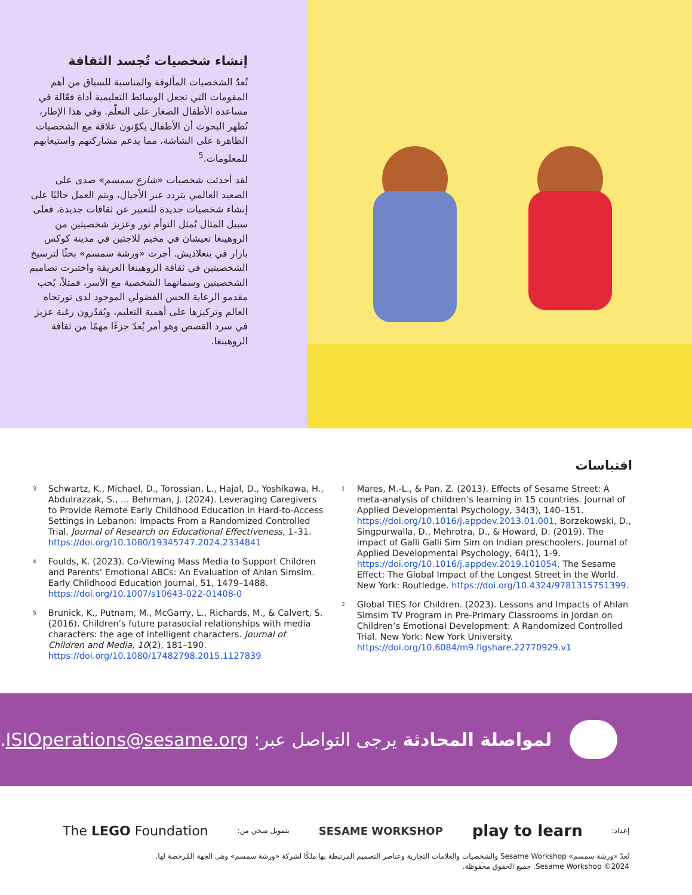إنشاء شخصيات تُجسد الثقافة
تُعدّ الشخصيات المألوفة والمناسبة للسياق من أهم المقومات التي تجعل الوسائط التعليمية أداة فعّالة في مساعدة الأطفال الصغار على التعلّم. وفي هذا الإطار، تُظهر البحوث أن الأطفال يكوّنون علاقة مع الشخصيات الظاهرة على الشاشة، مما يدعم مشاركتهم واستيعابهم للمعلومات.<sup>5</sup>
لقد أحدثت شخصيات «شارع سمسم» صدى على الصعيد العالمي يتردد عبر الأجيال، ويتم العمل حاليًا على إنشاء شخصيات جديدة للتعبير عن ثقافات جديدة، فعلى سبيل المثال يُمثل التوأم نور وعزيز شخصيتين من الروهينغا تعيشان في مخيم للاجئين في مدينة كوكس بازار في بنغلاديش. أجرت «ورشة سمسم» بحثًا لترسيخ الشخصيتين في ثقافة الروهينغا العريقة واختبرت تصاميم الشخصيتين وسماتهما الشخصية مع الأسر، فمثلاً، يُحب مقدمو الرعاية الحس الفضولي الموجود لدى نورتجاه العالم وتركيزها على أهمية التعليم، ويُقدّرون رغبة عزيز في سرد القصص وهو أمر يُعدّ جزءًا مهمًا من ثقافة الروهينغا.
اقتباسات
<sup>1</sup>
Mares, M.-L., & Pan, Z. (2013). Effects of Sesame Street: A meta-analysis of children’s learning in 15 countries. Journal of Applied Developmental Psychology, 34(3), 140–151. https://doi.org/10.1016/j.appdev.2013.01.001, Borzekowski, D., Singpurwalla, D., Mehrotra, D., & Howard, D. (2019). The impact of Galli Galli Sim Sim on Indian preschoolers. Journal of Applied Developmental Psychology, 64(1), 1-9. https://doi.org/10.1016/j.appdev.2019.101054, The Sesame Effect: The Global Impact of the Longest Street in the World. New York: Routledge. https://doi.org/10.4324/9781315751399.
<sup>2</sup>
Global TIES for Children. (2023). Lessons and Impacts of Ahlan Simsim TV Program in Pre-Primary Classrooms in Jordan on Children’s Emotional Development: A Randomized Controlled Trial. New York: New York University. https://doi.org/10.6084/m9.figshare.22770929.v1
<sup>3</sup>
Schwartz, K., Michael, D., Torossian, L., Hajal, D., Yoshikawa, H., Abdulrazzak, S., … Behrman, J. (2024). Leveraging Caregivers to Provide Remote Early Childhood Education in Hard-to-Access Settings in Lebanon: Impacts From a Randomized Controlled Trial. Journal of Research on Educational Effectiveness, 1–31. https://doi.org/10.1080/19345747.2024.2334841
<sup>4</sup>
Foulds, K. (2023). Co-Viewing Mass Media to Support Children and Parents’ Emotional ABCs: An Evaluation of Ahlan Simsim. Early Childhood Education Journal, 51, 1479–1488. https://doi.org/10.1007/s10643-022-01408-0
<sup>5</sup>
Brunick, K., Putnam, M., McGarry, L., Richards, M., & Calvert, S. (2016). Children’s future parasocial relationships with media characters: the age of intelligent characters. Journal of Children and Media, 10(2), 181–190. https://doi.org/10.1080/17482798.2015.1127839
لمواصلة المحادثة يرجى التواصل عبر: ISIOperations@sesame.org.
إعداد: play to learn SESAME WORKSHOP بتمويل سخي من: The LEGO Foundation
تُعدّ «ورشة سمسم» Sesame Workshop والشخصيات والعلامات التجارية وعناصر التصميم المرتبطة بها ملكًا لشركة «ورشة سمسم» وهي الجهة المُرخصة لها.
2024© Sesame Workshop. جميع الحقوق محفوظة.